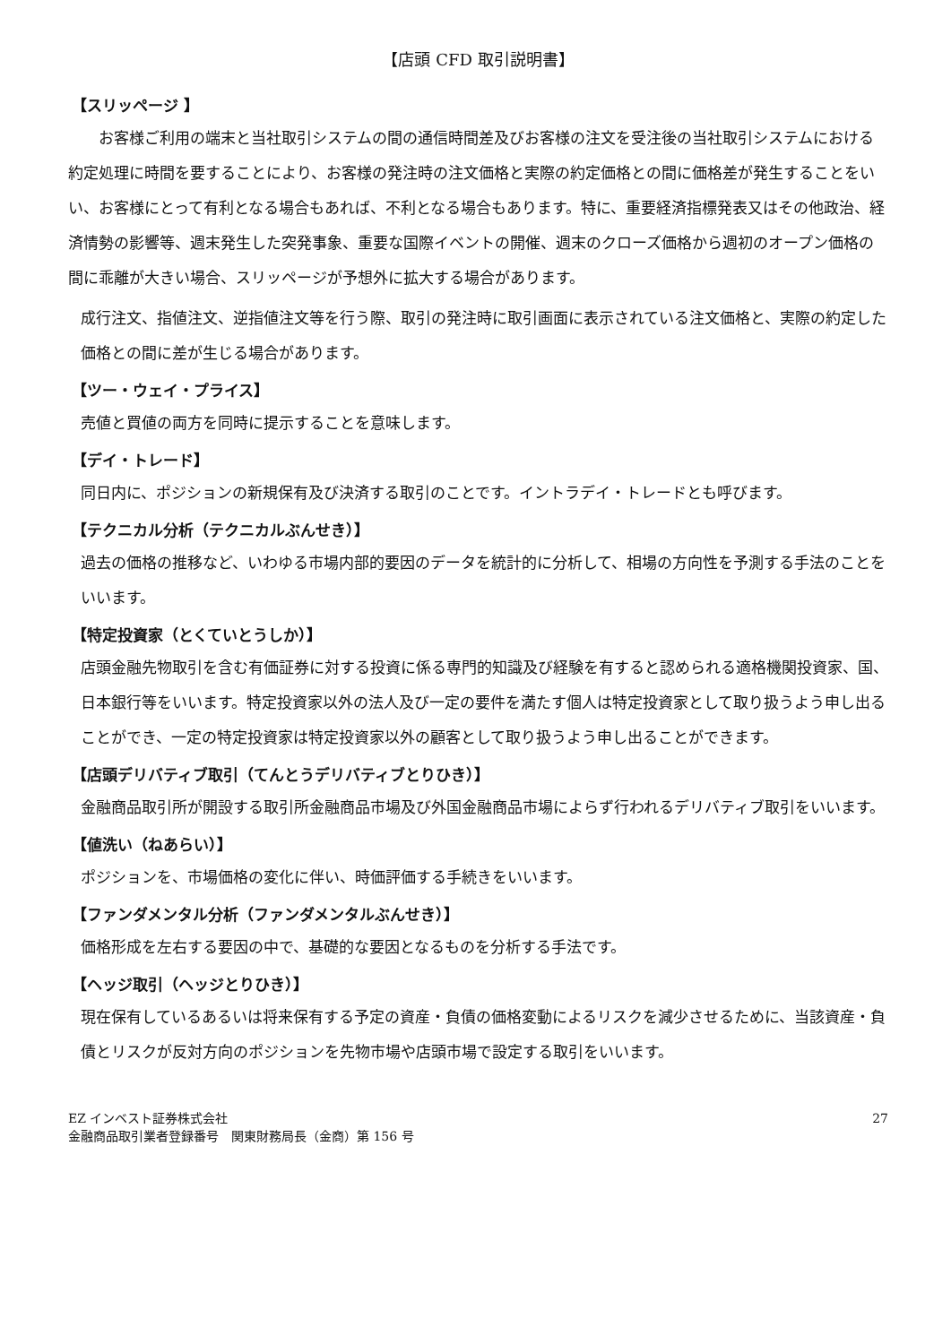【店頭 CFD 取引説明書】
【スリッページ 】
お客様ご利用の端末と当社取引システムの間の通信時間差及びお客様の注文を受注後の当社取引システムにおける約定処理に時間を要することにより、お客様の発注時の注文価格と実際の約定価格との間に価格差が発生することをいい、お客様にとって有利となる場合もあれば、不利となる場合もあります。特に、重要経済指標発表又はその他政治、経済情勢の影響等、週末発生した突発事象、重要な国際イベントの開催、週末のクローズ価格から週初のオープン価格の間に乖離が大きい場合、スリッページが予想外に拡大する場合があります。
成行注文、指値注文、逆指値注文等を行う際、取引の発注時に取引画面に表示されている注文価格と、実際の約定した価格との間に差が生じる場合があります。
【ツー・ウェイ・プライス】
売値と買値の両方を同時に提示することを意味します。
【デイ・トレード】
同日内に、ポジションの新規保有及び決済する取引のことです。イントラデイ・トレードとも呼びます。
【テクニカル分析（テクニカルぶんせき）】
過去の価格の推移など、いわゆる市場内部的要因のデータを統計的に分析して、相場の方向性を予測する手法のことをいいます。
【特定投資家（とくていとうしか）】
店頭金融先物取引を含む有価証券に対する投資に係る専門的知識及び経験を有すると認められる適格機関投資家、国、日本銀行等をいいます。特定投資家以外の法人及び一定の要件を満たす個人は特定投資家として取り扱うよう申し出ることができ、一定の特定投資家は特定投資家以外の顧客として取り扱うよう申し出ることができます。
【店頭デリバティブ取引（てんとうデリバティブとりひき）】
金融商品取引所が開設する取引所金融商品市場及び外国金融商品市場によらず行われるデリバティブ取引をいいます。
【値洗い（ねあらい）】
ポジションを、市場価格の変化に伴い、時価評価する手続きをいいます。
【ファンダメンタル分析（ファンダメンタルぶんせき）】
価格形成を左右する要因の中で、基礎的な要因となるものを分析する手法です。
【ヘッジ取引（ヘッジとりひき）】
現在保有しているあるいは将来保有する予定の資産・負債の価格変動によるリスクを減少させるために、当該資産・負債とリスクが反対方向のポジションを先物市場や店頭市場で設定する取引をいいます。
EZ インベスト証券株式会社
金融商品取引業者登録番号　関東財務局長（金商）第 156 号
27